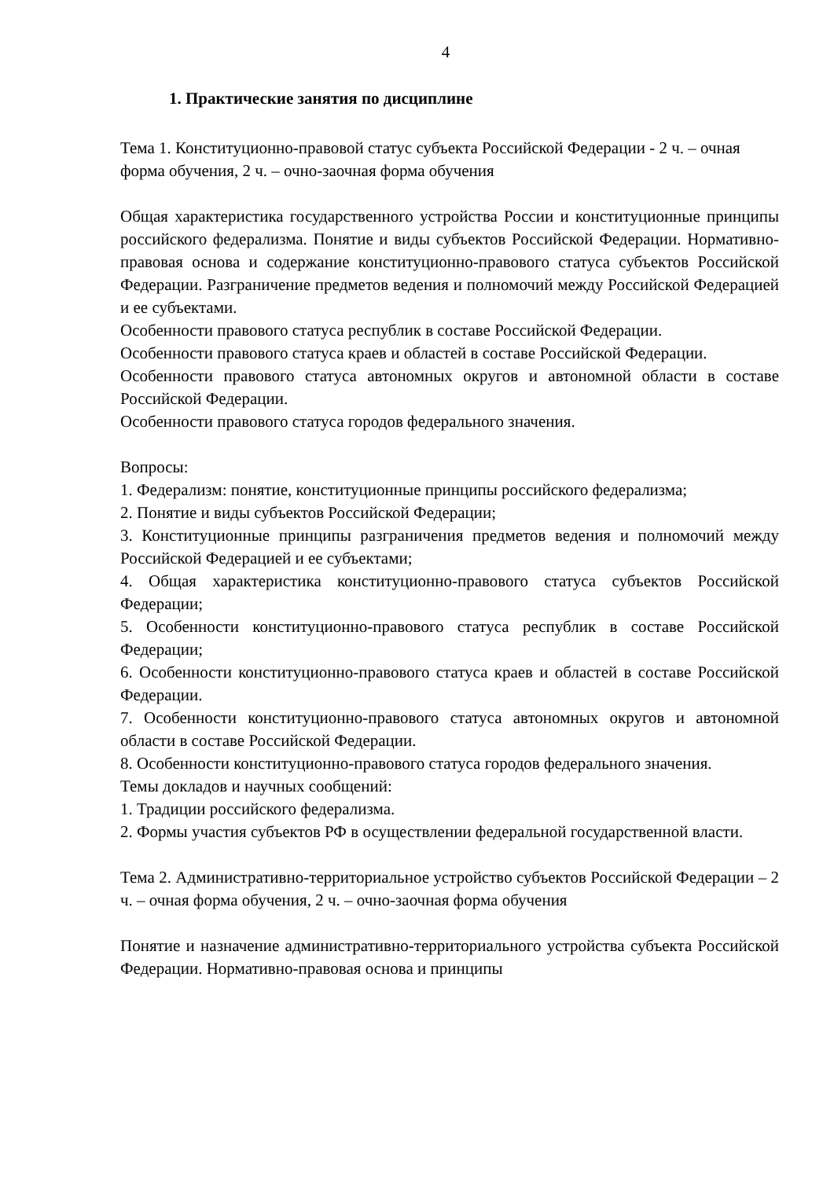4
1. Практические занятия по дисциплине
Тема 1. Конституционно-правовой статус субъекта Российской Федерации - 2 ч. – очная форма обучения, 2 ч. – очно-заочная форма обучения
Общая характеристика государственного устройства России и конституционные принципы российского федерализма. Понятие и виды субъектов Российской Федерации. Нормативно-правовая основа и содержание конституционно-правового статуса субъектов Российской Федерации. Разграничение предметов ведения и полномочий между Российской Федерацией и ее субъектами.
Особенности правового статуса республик в составе Российской Федерации.
Особенности правового статуса краев и областей в составе Российской Федерации.
Особенности правового статуса автономных округов и автономной области в составе Российской Федерации.
Особенности правового статуса городов федерального значения.
Вопросы:
1. Федерализм: понятие, конституционные принципы российского федерализма;
2. Понятие и виды субъектов Российской Федерации;
3. Конституционные принципы разграничения предметов ведения и полномочий между Российской Федерацией и ее субъектами;
4. Общая характеристика конституционно-правового статуса субъектов Российской Федерации;
5. Особенности конституционно-правового статуса республик в составе Российской Федерации;
6. Особенности конституционно-правового статуса краев и областей в составе Российской Федерации.
7. Особенности конституционно-правового статуса автономных округов и автономной области в составе Российской Федерации.
8. Особенности конституционно-правового статуса городов федерального значения.
Темы докладов и научных сообщений:
1. Традиции российского федерализма.
2. Формы участия субъектов РФ в осуществлении федеральной государственной власти.
Тема 2. Административно-территориальное устройство субъектов Российской Федерации – 2 ч. – очная форма обучения, 2 ч. – очно-заочная форма обучения
Понятие и назначение административно-территориального устройства субъекта Российской Федерации. Нормативно-правовая основа и принципы